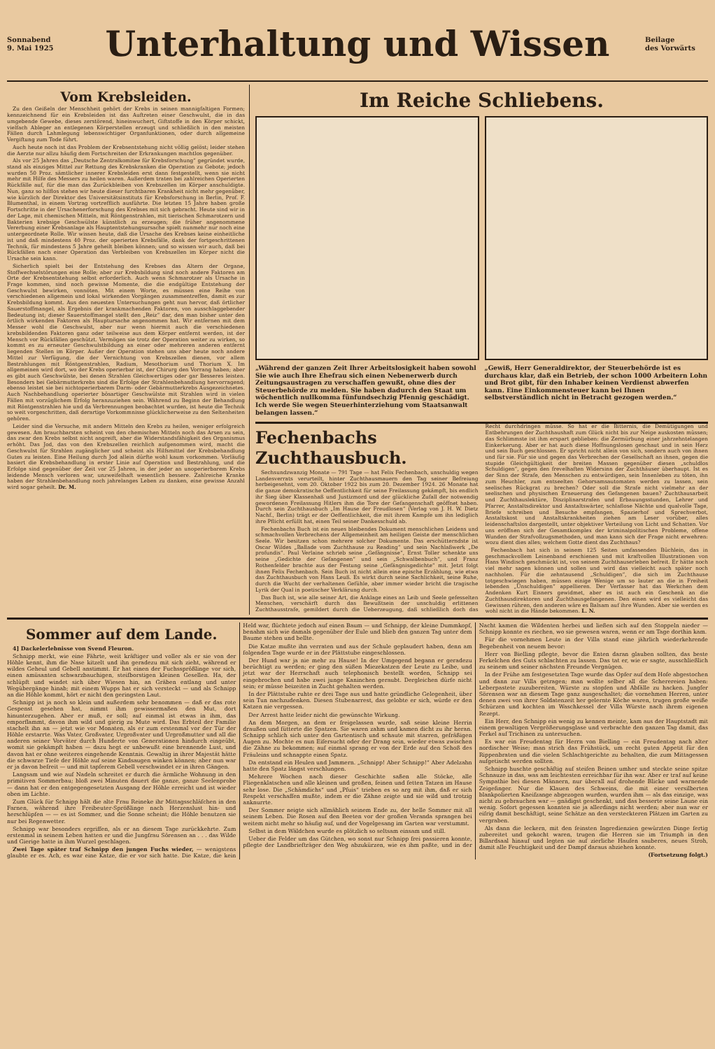Sonnabend
9. Mai 1925
Unterhaltung und Wissen
Beilage
des Vorwärts
Vom Krebsleiden.
Zu den Geißeln der Menschheit gehört der Krebs in seinen mannigfaltigen Formen; kennzeichnend für ein Krebsleiden ist das Auftreten einer Geschwulst, die in das umgebende Gewebe, dieses zerstörend, hineinwuchert, Giftstoffe in den Körper schickt, vielfach Ableger an entlegenen Körperstellen erzeugt und schließlich in den meisten Fällen durch Lahmlegung lebenswichtiger Organfunktionen, oder durch allgemeine Vergiftung zum Tode führt.
Auch heute noch ist das Problem der Krebsentstehung nicht völlig gelöst; leider stehen die Aerzte nur allzu häufig dem Fortschreiten der Erkrankungen machtlos gegenüber.
Als vor 25 Jahren das „Deutsche Zentralkomitee für Krebsforschung“ gegründet wurde, stand als einziges Mittel zur Rettung des Krebskranken die Operation zu Gebote; jedoch wurden 50 Proz. sämtlicher innerer Krebsleiden erst dann festgestellt, wenn sie nicht mehr mit Hilfe des Messers zu heilen waren. Außerdem traten bei zahlreichen Operierten Rückfälle auf, für die man das Zurückbleiben von Krebszellen im Körper anschuldigte. Nun, ganz so hilflos stehen wir heute dieser furchtbaren Krankheit nicht mehr gegenüber, wie kürzlich der Direktor des Universitätsinstituts für Krebsforschung in Berlin, Prof. F. Blumenthal, in einem Vortrag vortrefflich ausführte. Die letzten 15 Jahre haben große Fortschritte in der Ursachenerforschung des Krebses mit sich gebracht. Heute sind wir in der Lage, mit chemischen Mitteln, mit Röntgenstrahlen, mit tierischen Schmarotzern und Bakterien krebsige Geschwülste künstlich zu erzeugen; die früher angenommene Vererbung einer Krebsanlage als Hauptentstehungsursache spielt nunmehr nur noch eine untergeordnete Rolle. Wir wissen heute, daß die Ursache des Krebses keine einheitliche ist und daß mindestens 40 Proz. der operierten Krebsfälle, dank der fortgeschrittenen Technik, für mindestens 5 Jahre geheilt bleiben können; und so wissen wir auch, daß bei Rückfällen nach einer Operation das Verbleiben von Krebszellen im Körper nicht die Ursache sein kann.
Sicherlich spielt bei der Entstehung des Krebses das Altern der Organe, Stoffwechselstörungen eine Rolle; aber zur Krebsbildung sind noch andere Faktoren am Orte der Krebsentstehung selbst erforderlich. Auch wenn Schmarotzer als Ursache in Frage kommen, sind noch gewisse Momente, die die endgültige Entstehung der Geschwulst bewirken, vonnöten. Mit einem Worte, es müssen eine Reihe von verschiedenen allgemein und lokal wirkenden Vorgängen zusammentreffen, damit es zur Krebsbildung kommt. Aus den neuesten Untersuchungen geht nun hervor, daß örtlicher Sauerstoffmangel, als Ergebnis der krankmachenden Faktoren, von ausschlaggebender Bedeutung ist; dieser Sauerstoffmangel stellt den „Reiz“ dar, den man bisher unter den örtlich wirkenden Faktoren als Hauptursache angenommen hat. Wir entfernen mit dem Messer wohl die Geschwulst, aber nur wenn hiermit auch die verschiedenen krebsbildenden Faktoren ganz oder teilweise aus dem Körper entfernt werden, ist der Mensch vor Rückfällen geschützt. Vermögen sie trotz der Operation weiter zu wirken, so kommt es zu erneuter Geschwulstbildung an einer oder mehreren anderen entfernt liegenden Stellen im Körper. Außer der Operation stehen uns aber heute noch andere Mittel zur Verfügung, die der Vernichtung von Krebszellen dienen, vor allem Bestrahlungen mit Röntgenstrahlen, Radium, Mesothorium und Thorium X. Im allgemeinen wird dort, wo der Krebs operierbar ist, der Chirurg den Vorrang haben; aber es gibt auch Geschwülste, bei denen Strahlen Gleichwertiges oder gar Besseres leisten. Besonders bei Gebärmutterkrebs sind die Erfolge der Strahlenbehandlung hervorragend; ebenso leistet sie bei nichtoperierbarem Darm- oder Gebärmutterkrebs Ausgezeichnetes. Auch Nachbehandlung operierter bösartiger Geschwülste mit Strahlen wird in vielen Fällen mit vorzüglichem Erfolg heranzuziehen sein. Während zu Beginn der Behandlung mit Röntgenstrahlen hie und da Verbrennungen beobachtet wurden, ist heute die Technik so weit vorgeschritten, daß derartige Vorkommnisse glücklicherweise zu den Seltenheiten gehören.
Leider sind die Versuche, mit andern Mitteln den Krebs zu heilen, weniger erfolgreich gewesen. Am brauchbarsten scheint von den chemischen Mitteln noch das Arsen zu sein, das zwar den Krebs selbst nicht angreift, aber die Widerstandsfähigkeit des Organismus erhöht. Das Jod, das von den Krebszellen reichlich aufgenommen wird, macht die Geschwulst für Strahlen zugänglicher und scheint als Hilfsmittel der Krebsbehandlung Gutes zu leisten. Eine Heilung durch Jod allein dürfte wohl kaum vorkommen. Vorläufig basiert die Krebsbehandlung in erster Linie auf Operation und Bestrahlung, und die Erfolge sind gegenüber der Zeit vor 25 Jahren, in der jeder an unoperierbarem Krebs leidende Mensch verloren war, unzweifelhaft wesentlich bessere. Zahlreiche Kranke haben der Strahlenbehandlung noch jahrelanges Leben zu danken, eine gewisse Anzahl wird sogar geheilt. Dr. M.
Im Reiche Schliebens.
„Während der ganzen Zeit Ihrer Arbeitslosigkeit haben sowohl Sie wie auch Ihre Ehefrau sich einen Nebenerwerb durch Zeitungsaustragen zu verschaffen gewußt, ohne dies der Steuerbehörde zu melden. Sie haben dadurch den Staat um wöchentlich nullkomma fünfundsechzig Pfennig geschädigt. Ich werde Sie wegen Steuerhinterziehung vom Staatsanwalt belangen lassen.“
„Gewiß, Herr Generaldirektor, der Steuerbehörde ist es durchaus klar, daß ein Betrieb, der schon 1000 Arbeitern Lohn und Brot gibt, für den Inhaber keinen Verdienst abwerfen kann. Eine Einkommensteuer kann bei Ihnen selbstverständlich nicht in Betracht gezogen werden.“
Fechenbachs Zuchthausbuch.
Sechsundzwanzig Monate — 791 Tage — hat Felix Fechenbach, unschuldig wegen Landesverrats verurteilt, hinter Zuchthausmauern den Tag seiner Befreiung herbeigesehnt, vom 20. Oktober 1922 bis zum 20. Dezember 1924. 26 Monate hat die ganze demokratische Oeffentlichkeit für seine Freilassung gekämpft, bis endlich ihr Sieg über Klassenhaß und Justizmord und der glückliche Zufall der notwendig gewordenen Freilassung Hitlers ihm die Tore der Gefangenschaft geöffnet haben. Durch sein Zuchthausbuch „Im Hause der Freudlosen“ (Verlag von J. H. W. Dietz Nachf., Berlin) trägt er der Oeffentlichkeit, die mit ihrem Kampfe um ihn lediglich ihre Pflicht erfüllt hat, einen Teil seiner Dankesschuld ab.
Fechenbachs Buch ist ein neues bleibendes Dokument menschlichen Leidens und schmachvollen Verbrechens der Allgemeinheit am heiligen Geiste der menschlichen Seele. Wir besitzen schon mehrere solcher Dokumente. Das erschütterndste ist Oscar Wildes „Ballade vom Zuchthause zu Reading“ und sein Nachlaßwerk „De profundis“. Paul Verlaine schrieb seine „Gefängnisse“, Ernst Toller schenkte uns seine „Gedichte der Gefangenen“ und sein „Schwalbenbuch“, und Franz Rothenfelder brachte aus der Festung seine „Gefängnisgedichte“ mit. Jetzt folgt ihnen Felix Fechenbach. Sein Buch ist nicht allein eine epische Erzählung, wie etwa das Zuchthausbuch von Hans Leuß. Es wirkt durch seine Sachlichkeit, seine Ruhe, durch die Wucht der verhaltenen Gefühle, aber immer wieder bricht die tragische Lyrik der Qual in poetischer Verklärung durch.
Das Buch ist, wie alle seiner Art, die Anklage eines an Leib und Seele gefesselten Menschen, verschärft durch das Bewußtsein der unschuldig erlittenen Zuchthausstrafe, gemildert durch die Ueberzeugung, daß schließlich doch das Recht durchdringen müsse. So hat er die Bitternis, die Demütigungen und Entbehrungen der Zuchthaushaft zum Glück nicht bis zur Neige auskosten müssen; das Schlimmste ist ihm erspart geblieben: die Zermürbung einer jahrzehntelangen Einkerkerung. Aber er hat auch diese Hoffnungslosen geschaut und in sein Herz und sein Buch geschlossen. Er spricht nicht allein von sich, sondern auch von ihnen und für sie. Für sie und gegen das Verbrechen der Gesellschaft an ihnen, gegen die stupide Gleichgültigkeit der breiten Massen gegenüber diesen „schuldlos Schuldigen“, gegen den frevelhaften Widersinn der Zuchthäuser überhaupt. Ist es der Sinn der Strafe, den Menschen zu entwürdigen, sein Innenleben zu töten, ihn zum Heuchler, zum entseelten Gehorsamsautomaten werden zu lassen, sein seelisches Rückgrat zu brechen? Oder soll die Strafe nicht vielmehr an der seelischen und physischen Erneuerung des Gefangenen bauen? Zuchthausarbeit und Zuchthauslektüre, Disziplinarstrafen und Erbauungsstunden, Lehrer und Pfarrer, Anstaltsdirektor und Anstaltswärter, schlaflose Nächte und qualvolle Tage, Briefe schreiben und Besuche empfangen, Spazierhof und Sprechverbot, Anstaltskost und Anstaltskrankheiten ziehen am Leser vorüber, alles leidenschaftslos dargestellt, unter objektiver Verteilung von Licht und Schatten. Vor uns eröffnen sich der Gesamtkomplex der kriminalpolitischen Probleme, offene Wunden der Strafvollzugsmethoden, und man kann sich der Frage nicht erwehren: wozu dient dies alles; welchem Gotte dient das Zuchthaus?
Fechenbach hat sich in seinem 125 Seiten umfassenden Büchlein, das in geschmackvollem Leinenband erschienen und mit kraftvollen Illustrationen von Hans Windisch geschmückt ist, von seinem Zuchthauserleben befreit. Er hätte noch viel mehr sagen können und sollen und wird das vielleicht auch später noch nachholen. Für die zehntausend „Schuldigen“, die sich im Zuchthause totgeschwiegen haben, müssen einige Wenige um so lauter an die in Freiheit lebenden „Unschuldigen“ appellieren. Der Verfasser hat das Werkchen dem Andenken Kurt Eisners gewidmet, aber es ist auch ein Geschenk an die Zuchthausdirektoren und Zuchthausgefangenen. Den einen wird es vielleicht das Gewissen rühren, den anderen wäre es Balsam auf ihre Wunden. Aber sie werden es wohl nicht in die Hände bekommen. L. N.
Sommer auf dem Lande.
4] Dackelerlebnisse von Svend Fleuron.
Schnipp merkt, wie eine Fährte, weit kräftiger und voller als er sie von der Höhle kennt, ihm die Nase kitzelt und ihn geradezu mit sich zieht, während er wildes Geheul und Gebell anstimmt. Er hat einen der Fuchssprößlinge vor sich, einen amüsanten schwarzbauchigen, steifborstigen kleinen Gesellen. Ha, der schlüpft und windet sich über Wiesen hin, an Gräben entlang und unter Wegübergänge hinab; mit einem Wupps hat er sich versteckt — und als Schnipp an die Höhle kommt, hört er nicht den geringsten Laut.
Schnipp ist ja noch so klein und außerdem sehr benommen — daß er das rote Gespenst gesehen hat, nimmt ihm gewissermaßen den Mut, dort hinunterzugehen. Aber er muß, er soll; auf einmal ist etwas in ihm, das emporflammt, davon ihm wild und gierig zu Mute wird. Das Erbteil der Familie stachelt ihn an — jetzt wie vor Monaten, als er zum erstenmal vor der Tür der Höhle erstarrte. Was Vater, Großvater, Urgroßvater und Urgroßmutter und all die anderen seiner Vorväter durch Hunderte von Generationen hindurch eingeübt, womit sie gekämpft haben — dazu hegt er unbewußt eine brennende Lust, und davon hat er ohne weiteres eingehende Kenntnis. Gewaltig in ihrer Majestät hätte die schwarze Tiefe der Höhle auf seine Kindsaugen winken können; aber nun war er ja davon befreit — und mit tapferem Gebell verschwindet er in ihren Gängen.
Langsam und wie auf Nadeln schreitet er durch die ärmliche Wohnung in den primitiven Sommerbau; bloß zwei Minuten dauert die ganze, ganze Seelenprobe — dann hat er den entgegengesetzten Ausgang der Höhle erreicht und ist wieder oben im Lichte.
Zum Glück für Schnipp hält die alte Frau Reineke ihr Mittagsschläfchen in den Farnen, während ihre Freibeuter-Sprößlinge nach Herzenslust hin- und herschlüpfen — — es ist Sommer, und die Sonne scheint; die Höhle benutzen sie nur bei Regenwetter.
Schnipp war besonders ergriffen, als er an diesem Tage zurückkehrte. Zum erstenmal in seinem Leben hatten er und die Jungfrau Sörensen an . . . das Wilde und Gierige hatte in ihm Wurzel geschlagen.
Zwei Tage später traf Schnipp den jungen Fuchs wieder, — wenigstens glaubte er es. Ach, es war eine Katze, die er vor sich hatte. Die Katze, die kein Held war, flüchtete jedoch auf einen Baum — und Schnipp, der kleine Dummkopf, benahm sich wie damals gegenüber der Eule und blieb den ganzen Tag unter dem Baume stehen und bellte.
Die Katze mußte ihn verraten und aus der Schule geplaudert haben, denn am folgenden Tage wurde er in der Plättstube eingeschlossen.
Der Hund war ja nie mehr zu Hause! In der Umgegend begann er geradezu berüchtigt zu werden; er ging den süßen Miezekatzen der Leute zu Leibe, und jetzt war der Herrschaft auch telephonisch bestellt worden, Schnipp sei eingebrochen und habe zwei junge Kaninchen geraubt. Dergleichen dürfe nicht sein; er müsse beizeiten in Zucht gehalten werden.
In der Plättstube ruhte er drei Tage aus und hatte gründliche Gelegenheit, über sein Tun nachzudenken. Diesen Stubenarrest, das gelobte er sich, würde er den Katzen nie vergessen.
Der Arrest hatte leider nicht die gewünschte Wirkung.
An dem Morgen, an dem er freigelassen wurde, saß seine kleine Herrin draußen und fütterte die Spatzen. Sie waren zahm und kamen dicht zu ihr heran. Schnipp schlich sich unter den Gartentisch und schaute mit starren, gefräßigen Augen zu. Mochte es nun Eifersucht oder der Drang sein, wieder etwas zwischen die Zähne zu bekommen; auf einmal sprang er von der Erde auf den Schoß des Fräuleins und schnappte einen Spatz.
Da entstand ein Heulen und Jammern. „Schnipp! Aber Schnipp!“ Aber Adelzahn hatte den Spatz längst verschlungen.
Mehrere Wochen nach dieser Geschichte saßen alle Stöcke, alle Fliegenklatschen und alle kleinen und großen, feinen und fetten Tatzen im Hause sehr lose. Die „Schämdichs“ und „Pfuis“ trieben es so arg mit ihm, daß er sich Respekt verschaffen mußte, indem er die Zähne zeigte und sie wild und trotzig anknurrte.
Der Sommer neigte sich allmählich seinem Ende zu, der helle Sommer mit all seinem Leben. Die Rosen auf den Beeten vor der großen Veranda sprangen bei weitem nicht mehr so häufig auf, und der Vogelgesang im Garten war verstummt.
Selbst in dem Wäldchen wurde es plötzlich so seltsam einsam und still.
Ueber die Felder um das Gütchen, wo sonst nur Schnipp frei passieren konnte, pflegte der Landbriefträger den Weg abzukürzen, wie es ihm paßte, und in der Nacht kamen die Wildenten herbei und ließen sich auf den Stoppeln nieder — Schnipp konnte es riechen, wo sie gewesen waren, wenn er am Tage dorthin kam.
Für die vornehmen Leute in der Villa stand eine jährlich wiederkehrende Begebenheit von neuem bevor:
Herr von Bielling pflegte, bevor die Enten daran glauben sollten, das beste Ferkelchen des Guts schlachten zu lassen. Das tat er, wie er sagte, ausschließlich zu seinem und seiner nächsten Freunde Vergnügen.
In der Frühe am festgesetzten Tage wurde das Opfer auf dem Hofe abgestochen und dann zur Villa getragen; man wollte selber all die Scherereien haben: Leberpastete zuzubereiten, Würste zu stopfen und Abfälle zu hacken. Jungfer Sörensen war an diesem Tage ganz ausgeschaltet; die vornehmen Herren, unter denen zwei von ihrer Soldatenzeit her gelernte Köche waren, trugen große weiße Schürzen und kochten im Waschkessel der Villa Würste nach ihrem eigenen Rezept.
Ein Herr, den Schnipp ein wenig zu kennen meinte, kam aus der Hauptstadt mit einem gewaltigen Vergrößerungsglase und verbrachte den ganzen Tag damit, das Ferkel auf Trichinen zu untersuchen.
Es war ein Freudentag für Herrn von Bielling — ein Freudentag nach alter nordischer Weise; man strich das Frühstück, um recht guten Appetit für den Rippenbraten und die vielen Schlachtgerichte zu behalten, die zum Mittagessen aufgetischt werden sollten.
Schnipp huschte geschäftig auf steifen Beinen umher und steckte seine spitze Schnauze in das, was am leichtesten erreichbar für ihn war. Aber er traf auf keine Sympathie bei diesen Männern, nur überall auf drohende Blicke und warnende Zeigefinger. Nur die Klauen des Schweins, die mit einer versilberten blankpolierten Kneifzange abgezogen wurden, wurden ihm — als das einzige, was nicht zu gebrauchen war — gnädigst geschenkt, und das besserte seine Laune ein wenig. Sofort gegessen konnten sie ja allerdings nicht werden; aber nun war er eifrig damit beschäftigt, seine Schätze an den versteckteren Plätzen im Garten zu vergraben.
Als dann die leckern, mit den feinsten Ingredienzien gewürzten Dinge fertig zubereitet und gekocht waren, trugen die Herren sie im Triumph in den Billardsaal hinauf und legten sie auf zierliche Haufen sauberes, neues Stroh, damit alle Feuchtigkeit und der Dampf daraus abziehen konnte.
(Fortsetzung folgt.)